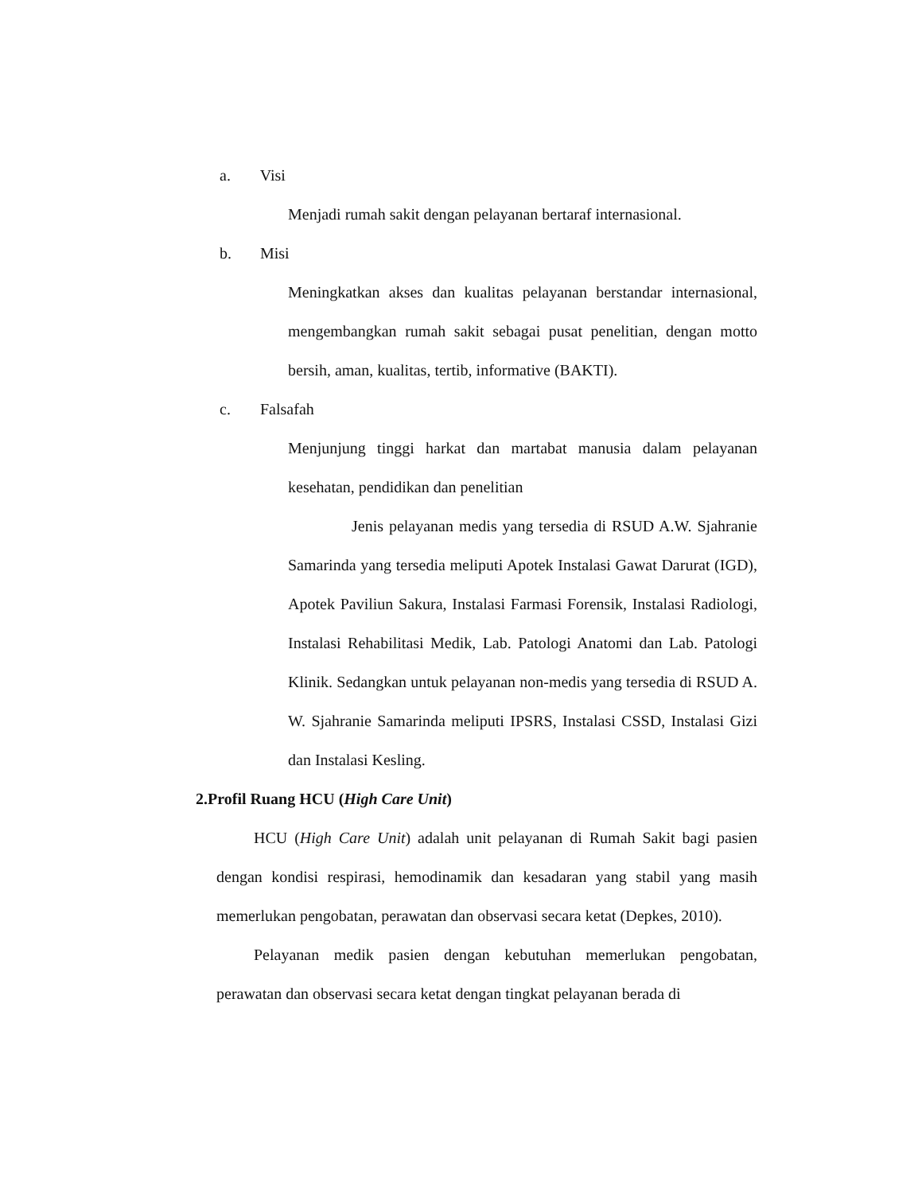a. Visi
Menjadi rumah sakit dengan pelayanan bertaraf internasional.
b. Misi
Meningkatkan akses dan kualitas pelayanan berstandar internasional, mengembangkan rumah sakit sebagai pusat penelitian, dengan motto bersih, aman, kualitas, tertib, informative (BAKTI).
c. Falsafah
Menjunjung tinggi harkat dan martabat manusia dalam pelayanan kesehatan, pendidikan dan penelitian
Jenis pelayanan medis yang tersedia di RSUD A.W. Sjahranie Samarinda yang tersedia meliputi Apotek Instalasi Gawat Darurat (IGD), Apotek Paviliun Sakura, Instalasi Farmasi Forensik, Instalasi Radiologi, Instalasi Rehabilitasi Medik, Lab. Patologi Anatomi dan Lab. Patologi Klinik. Sedangkan untuk pelayanan non-medis yang tersedia di RSUD A. W. Sjahranie Samarinda meliputi IPSRS, Instalasi CSSD, Instalasi Gizi dan Instalasi Kesling.
2.Profil Ruang HCU (High Care Unit)
HCU (High Care Unit) adalah unit pelayanan di Rumah Sakit bagi pasien dengan kondisi respirasi, hemodinamik dan kesadaran yang stabil yang masih memerlukan pengobatan, perawatan dan observasi secara ketat (Depkes, 2010).
Pelayanan medik pasien dengan kebutuhan memerlukan pengobatan, perawatan dan observasi secara ketat dengan tingkat pelayanan berada di